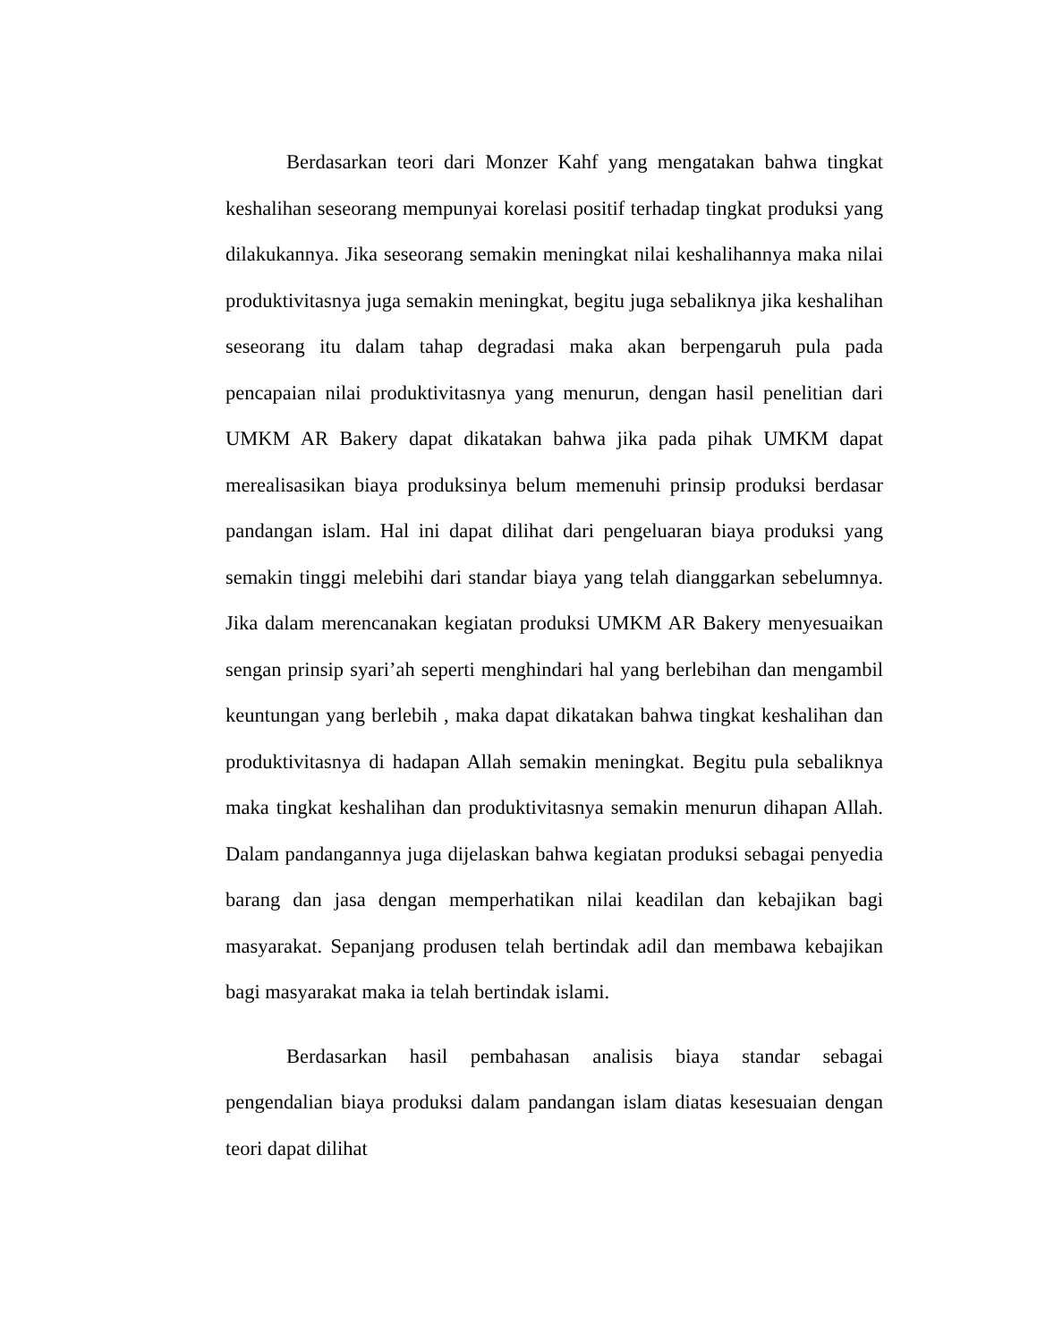Berdasarkan teori dari Monzer Kahf yang mengatakan bahwa tingkat keshalihan seseorang mempunyai korelasi positif terhadap tingkat produksi yang dilakukannya. Jika seseorang semakin meningkat nilai keshalihannya maka nilai produktivitasnya juga semakin meningkat, begitu juga sebaliknya jika keshalihan seseorang itu dalam tahap degradasi maka akan berpengaruh pula pada pencapaian nilai produktivitasnya yang menurun, dengan hasil penelitian dari UMKM AR Bakery dapat dikatakan bahwa jika pada pihak UMKM dapat merealisasikan biaya produksinya belum memenuhi prinsip produksi berdasar pandangan islam. Hal ini dapat dilihat dari pengeluaran biaya produksi yang semakin tinggi melebihi dari standar biaya yang telah dianggarkan sebelumnya. Jika dalam merencanakan kegiatan produksi UMKM AR Bakery menyesuaikan sengan prinsip syari’ah seperti menghindari hal yang berlebihan dan mengambil keuntungan yang berlebih , maka dapat dikatakan bahwa tingkat keshalihan dan produktivitasnya di hadapan Allah semakin meningkat. Begitu pula sebaliknya maka tingkat keshalihan dan produktivitasnya semakin menurun dihapan Allah. Dalam pandangannya juga dijelaskan bahwa kegiatan produksi sebagai penyedia barang dan jasa dengan memperhatikan nilai keadilan dan kebajikan bagi masyarakat. Sepanjang produsen telah bertindak adil dan membawa kebajikan bagi masyarakat maka ia telah bertindak islami.
Berdasarkan hasil pembahasan analisis biaya standar sebagai pengendalian biaya produksi dalam pandangan islam diatas kesesuaian dengan teori dapat dilihat